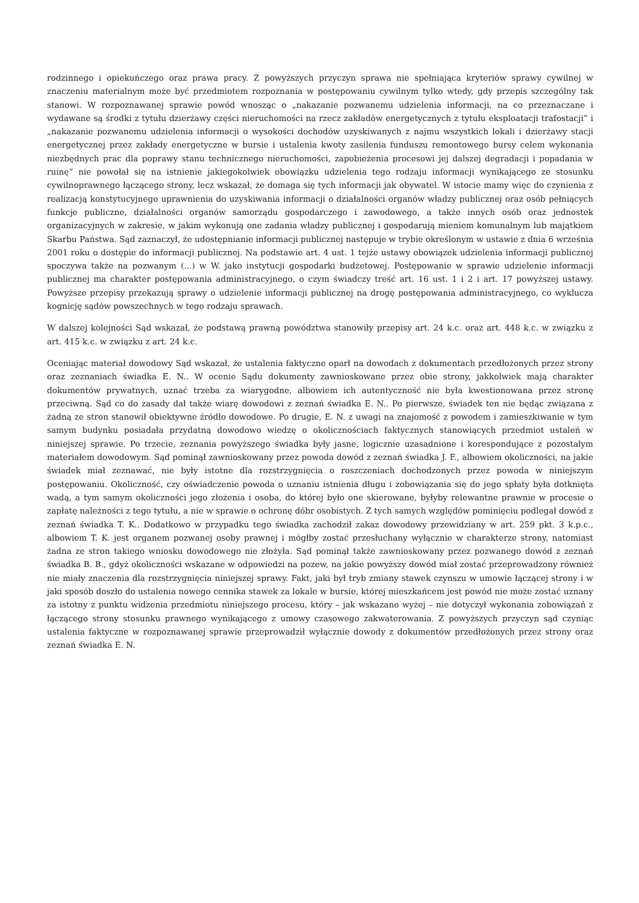rodzinnego i opiekuńczego oraz prawa pracy. Z powyższych przyczyn sprawa nie spełniająca kryteriów sprawy cywilnej w znaczeniu materialnym może być przedmiotem rozpoznania w postępowaniu cywilnym tylko wtedy, gdy przepis szczególny tak stanowi. W rozpoznawanej sprawie powód wnosząc o „nakazanie pozwanemu udzielenia informacji, na co przeznaczane i wydawane są środki z tytułu dzierżawy części nieruchomości na rzecz zakładów energetycznych z tytułu eksploatacji trafostacji” i „nakazanie pozwanemu udzielenia informacji o wysokości dochodów uzyskiwanych z najmu wszystkich lokali i dzierżawy stacji energetycznej przez zakłady energetyczne w bursie i ustalenia kwoty zasilenia funduszu remontowego bursy celem wykonania niezbędnych prac dla poprawy stanu technicznego nieruchomości, zapobieżenia procesowi jej dalszej degradacji i popadania w ruinę” nie powołał się na istnienie jakiegokolwiek obowiązku udzielenia tego rodzaju informacji wynikającego ze stosunku cywilnoprawnego łączącego strony, lecz wskazał, że domaga się tych informacji jak obywatel. W istocie mamy więc do czynienia z realizacją konstytucyjnego uprawnienia do uzyskiwania informacji o działalności organów władzy publicznej oraz osób pełniących funkcje publiczne, działalności organów samorządu gospodarczego i zawodowego, a także innych osób oraz jednostek organizacyjnych w zakresie, w jakim wykonują one zadania władzy publicznej i gospodarują mieniem komunalnym lub majątkiem Skarbu Państwa. Sąd zaznaczył, że udostępnianie informacji publicznej następuje w trybie określonym w ustawie z dnia 6 września 2001 roku o dostępie do informacji publicznej. Na podstawie art. 4 ust. 1 tejże ustawy obowiązek udzielenia informacji publicznej spoczywa także na pozwanym (...) w W. jako instytucji gospodarki budżetowej. Postępowanie w sprawie udzielenie informacji publicznej ma charakter postępowania administracyjnego, o czym świadczy treść art. 16 ust. 1 i 2 i art. 17 powyższej ustawy. Powyższe przepisy przekazują sprawy o udzielenie informacji publicznej na drogę postępowania administracyjnego, co wyklucza kognicję sądów powszechnych w tego rodzaju sprawach.
W dalszej kolejności Sąd wskazał, że podstawą prawną powództwa stanowiły przepisy art. 24 k.c. oraz art. 448 k.c. w związku z art. 415 k.c. w związku z art. 24 k.c.
Oceniając materiał dowodowy Sąd wskazał, że ustalenia faktyczne oparł na dowodach z dokumentach przedłożonych przez strony oraz zeznaniach świadka E. N.. W ocenie Sądu dokumenty zawnioskowane przez obie strony, jakkolwiek mają charakter dokumentów prywatnych, uznać trzeba za wiarygodne, albowiem ich autentyczność nie była kwestionowana przez stronę przeciwną. Sąd co do zasady dał także wiarę dowodowi z zeznań świadka E. N.. Po pierwsze, świadek ten nie będąc związana z żadną ze stron stanowił obiektywne źródło dowodowe. Po drugie, E. N. z uwagi na znajomość z powodem i zamieszkiwanie w tym samym budynku posiadała przydatną dowodowo wiedzę o okolicznościach faktycznych stanowiących przedmiot ustaleń w niniejszej sprawie. Po trzecie, zeznania powyższego świadka były jasne, logicznie uzasadnione i korespondujące z pozostałym materiałem dowodowym. Sąd pominął zawnioskowany przez powoda dowód z zeznań świadka J. F., albowiem okoliczności, na jakie świadek miał zeznawać, nie były istotne dla rozstrzygnięcia o roszczeniach dochodzonych przez powoda w niniejszym postępowaniu. Okoliczność, czy oświadczenie powoda o uznaniu istnienia długu i zobowiązania się do jego spłaty była dotknięta wadą, a tym samym okoliczności jego złożenia i osoba, do której było one skierowane, byłyby relewantne prawnie w procesie o zapłatę należności z tego tytułu, a nie w sprawie o ochronę dóbr osobistych. Z tych samych względów pominięciu podlegał dowód z zeznań świadka T. K.. Dodatkowo w przypadku tego świadka zachodził zakaz dowodowy przewidziany w art. 259 pkt. 3 k.p.c., albowiem T. K. jest organem pozwanej osoby prawnej i mógłby zostać przesłuchany wyłącznie w charakterze strony, natomiast żadna ze stron takiego wniosku dowodowego nie złożyła. Sąd pominął także zawnioskowany przez pozwanego dowód z zeznań świadka B. B., gdyż okoliczności wskazane w odpowiedzi na pozew, na jakie powyższy dowód miał zostać przeprowadzony również nie miały znaczenia dla rozstrzygnięcia niniejszej sprawy. Fakt, jaki był tryb zmiany stawek czynszu w umowie łączącej strony i w jaki sposób doszło do ustalenia nowego cennika stawek za lokale w bursie, której mieszkańcem jest powód nie może zostać uznany za istotny z punktu widzenia przedmiotu niniejszego procesu, który – jak wskazano wyżej – nie dotyczył wykonania zobowiązań z łączącego strony stosunku prawnego wynikającego z umowy czasowego zakwaterowania. Z powyższych przyczyn sąd czyniąc ustalenia faktyczne w rozpoznawanej sprawie przeprowadził wyłącznie dowody z dokumentów przedłożonych przez strony oraz zeznań świadka E. N.